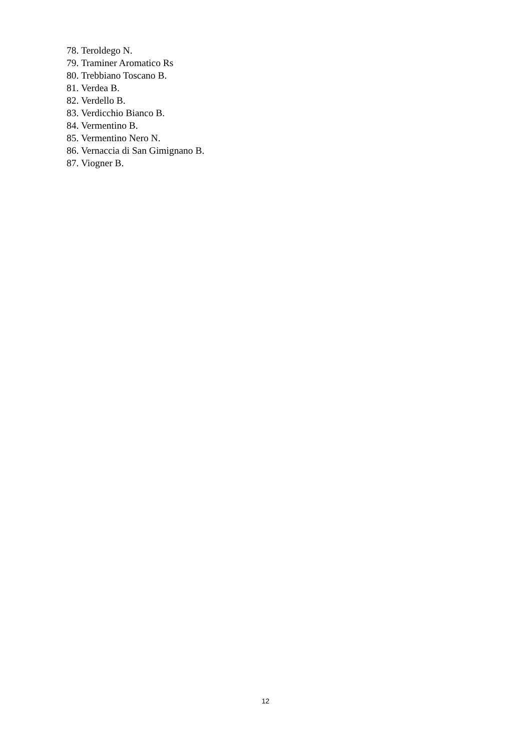78. Teroldego N.
79. Traminer Aromatico Rs
80. Trebbiano Toscano B.
81. Verdea B.
82. Verdello B.
83. Verdicchio Bianco B.
84. Vermentino B.
85. Vermentino Nero N.
86. Vernaccia di San Gimignano B.
87. Viogner B.
12